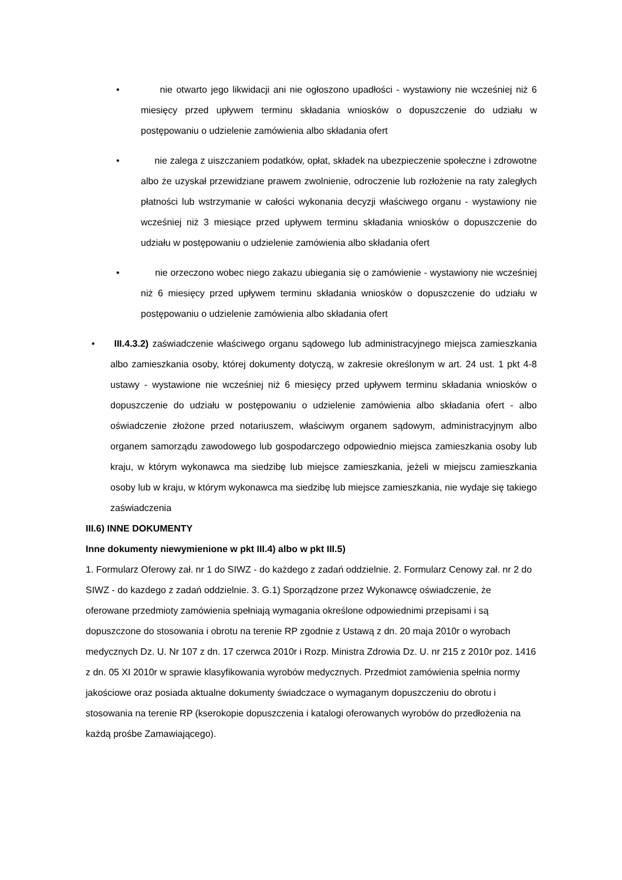• nie otwarto jego likwidacji ani nie ogłoszono upadłości - wystawiony nie wcześniej niż 6 miesięcy przed upływem terminu składania wniosków o dopuszczenie do udziału w postępowaniu o udzielenie zamówienia albo składania ofert
• nie zalega z uiszczaniem podatków, opłat, składek na ubezpieczenie społeczne i zdrowotne albo że uzyskał przewidziane prawem zwolnienie, odroczenie lub rozłożenie na raty zaległych płatności lub wstrzymanie w całości wykonania decyzji właściwego organu - wystawiony nie wcześniej niż 3 miesiące przed upływem terminu składania wniosków o dopuszczenie do udziału w postępowaniu o udzielenie zamówienia albo składania ofert
• nie orzeczono wobec niego zakazu ubiegania się o zamówienie - wystawiony nie wcześniej niż 6 miesięcy przed upływem terminu składania wniosków o dopuszczenie do udziału w postępowaniu o udzielenie zamówienia albo składania ofert
• III.4.3.2) zaświadczenie właściwego organu sądowego lub administracyjnego miejsca zamieszkania albo zamieszkania osoby, której dokumenty dotyczą, w zakresie określonym w art. 24 ust. 1 pkt 4-8 ustawy - wystawione nie wcześniej niż 6 miesięcy przed upływem terminu składania wniosków o dopuszczenie do udziału w postępowaniu o udzielenie zamówienia albo składania ofert - albo oświadczenie złożone przed notariuszem, właściwym organem sądowym, administracyjnym albo organem samorządu zawodowego lub gospodarczego odpowiednio miejsca zamieszkania osoby lub kraju, w którym wykonawca ma siedzibę lub miejsce zamieszkania, jeżeli w miejscu zamieszkania osoby lub w kraju, w którym wykonawca ma siedzibę lub miejsce zamieszkania, nie wydaje się takiego zaświadczenia
III.6) INNE DOKUMENTY
Inne dokumenty niewymienione w pkt III.4) albo w pkt III.5)
1. Formularz Oferowy zał. nr 1 do SIWZ - do każdego z zadań oddzielnie. 2. Formularz Cenowy zał. nr 2 do SIWZ - do kazdego z zadań oddzielnie. 3. G.1) Sporządzone przez Wykonawcę oświadczenie, że oferowane przedmioty zamówienia spełniają wymagania określone odpowiednimi przepisami i są dopuszczone do stosowania i obrotu na terenie RP zgodnie z Ustawą z dn. 20 maja 2010r o wyrobach medycznych Dz. U. Nr 107 z dn. 17 czerwca 2010r i Rozp. Ministra Zdrowia Dz. U. nr 215 z 2010r poz. 1416 z dn. 05 XI 2010r w sprawie klasyfikowania wyrobów medycznych. Przedmiot zamówienia spełnia normy jakościowe oraz posiada aktualne dokumenty świadczace o wymaganym dopuszczeniu do obrotu i stosowania na terenie RP (kserokopie dopuszczenia i katalogi oferowanych wyrobów do przedłożenia na każdą prośbe Zamawiającego).